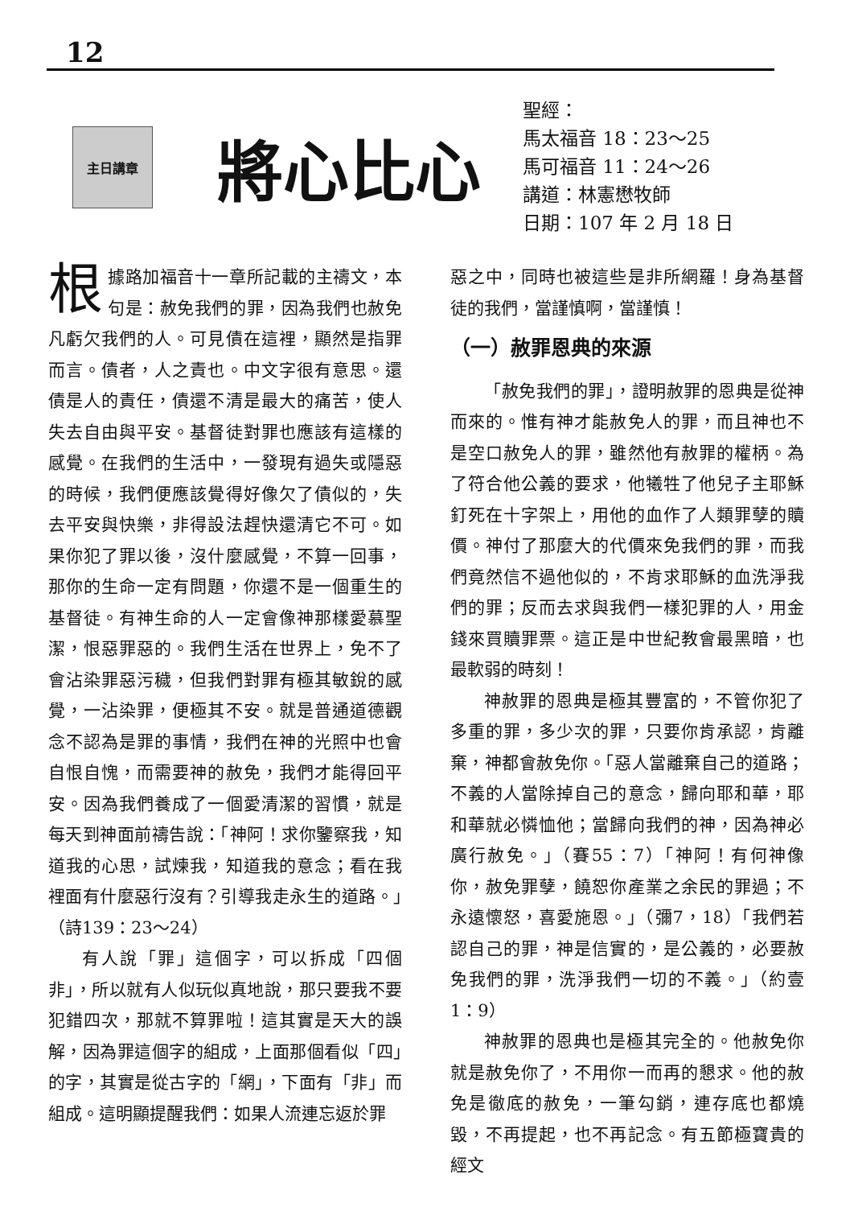12
主日講章
將心比心
聖經：
馬太福音 18：23～25
馬可福音 11：24～26
講道：林憲懋牧師
日期：107 年 2 月 18 日
根據路加福音十一章所記載的主禱文，本句是：赦免我們的罪，因為我們也赦免凡虧欠我們的人。可見債在這裡，顯然是指罪而言。債者，人之責也。中文字很有意思。還債是人的責任，債還不清是最大的痛苦，使人失去自由與平安。基督徒對罪也應該有這樣的感覺。在我們的生活中，一發現有過失或隱惡的時候，我們便應該覺得好像欠了債似的，失去平安與快樂，非得設法趕快還清它不可。如果你犯了罪以後，沒什麼感覺，不算一回事，那你的生命一定有問題，你還不是一個重生的基督徒。有神生命的人一定會像神那樣愛慕聖潔，恨惡罪惡的。我們生活在世界上，免不了會沾染罪惡污穢，但我們對罪有極其敏銳的感覺，一沾染罪，便極其不安。就是普通道德觀念不認為是罪的事情，我們在神的光照中也會自恨自愧，而需要神的赦免，我們才能得回平安。因為我們養成了一個愛清潔的習慣，就是每天到神面前禱告說：「神阿！求你鑒察我，知道我的心思，試煉我，知道我的意念；看在我裡面有什麼惡行沒有？引導我走永生的道路。」（詩139：23～24）
有人說「罪」這個字，可以拆成「四個非」，所以就有人似玩似真地說，那只要我不要犯錯四次，那就不算罪啦！這其實是天大的誤解，因為罪這個字的組成，上面那個看似「四」的字，其實是從古字的「網」，下面有「非」而組成。這明顯提醒我們：如果人流連忘返於罪
惡之中，同時也被這些是非所網羅！身為基督徒的我們，當謹慎啊，當謹慎！
（一）赦罪恩典的來源
「赦免我們的罪」，證明赦罪的恩典是從神而來的。惟有神才能赦免人的罪，而且神也不是空口赦免人的罪，雖然他有赦罪的權柄。為了符合他公義的要求，他犧牲了他兒子主耶穌釘死在十字架上，用他的血作了人類罪孽的贖價。神付了那麼大的代價來免我們的罪，而我們竟然信不過他似的，不肯求耶穌的血洗淨我們的罪；反而去求與我們一樣犯罪的人，用金錢來買贖罪票。這正是中世紀教會最黑暗，也最軟弱的時刻！
神赦罪的恩典是極其豐富的，不管你犯了多重的罪，多少次的罪，只要你肯承認，肯離棄，神都會赦免你。「惡人當離棄自己的道路；不義的人當除掉自己的意念，歸向耶和華，耶和華就必憐恤他；當歸向我們的神，因為神必廣行赦免。」（賽55：7）「神阿！有何神像你，赦免罪孽，饒恕你產業之余民的罪過；不永遠懷怒，喜愛施恩。」（彌7，18）「我們若認自己的罪，神是信實的，是公義的，必要赦免我們的罪，洗淨我們一切的不義。」（約壹1：9）
神赦罪的恩典也是極其完全的。他赦免你就是赦免你了，不用你一而再的懇求。他的赦免是徹底的赦免，一筆勾銷，連存底也都燒毀，不再提起，也不再記念。有五節極寶貴的經文